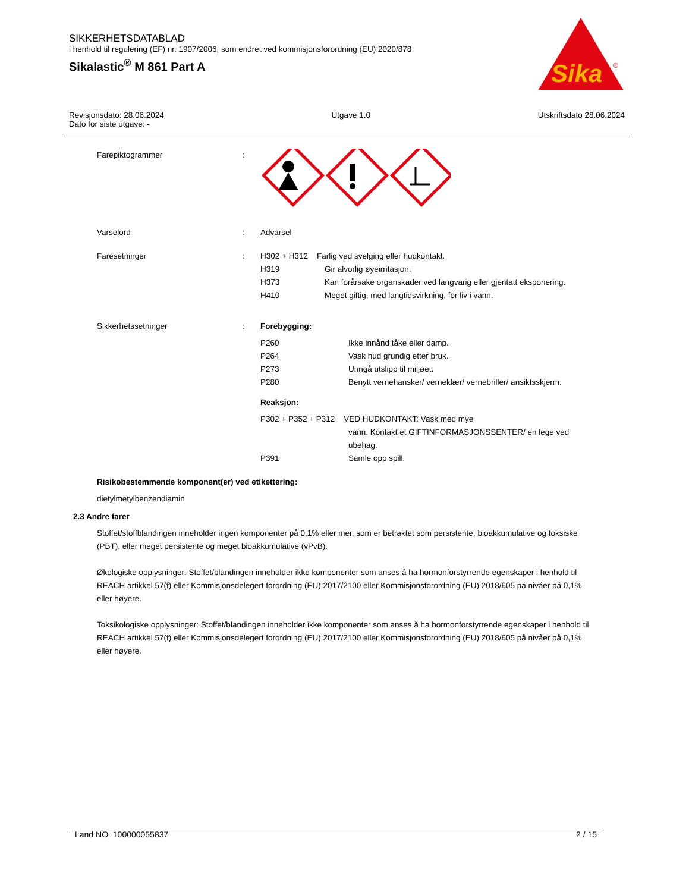SIKKERHETSDATABLAD
i henhold til regulering (EF) nr. 1907/2006, som endret ved kommisjonsforordning (EU) 2020/878
Sikalastic<sup>®</sup> M 861 Part A
Sika
®
Revisjonsdato: 28.06.2024
Dato for siste utgave: -
Utgave 1.0 Utskriftsdato 28.06.2024
Farepiktogrammer :
Varselord : Advarsel
Faresetninger : H302 + H312 Farlig ved svelging eller hudkontakt.
H319 Gir alvorlig øyeirritasjon.
H373 Kan forårsake organskader ved langvarig eller gjentatt eksponering.
H410 Meget giftig, med langtidsvirkning, for liv i vann.
Sikkerhetssetninger : Forebygging:
P260 Ikke innånd tåke eller damp.
P264 Vask hud grundig etter bruk.
P273 Unngå utslipp til miljøet.
P280 Benytt vernehansker/ verneklær/ vernebriller/ ansiktsskjerm.
Reaksjon:
P302 + P352 + P312 VED HUDKONTAKT: Vask med mye
vann. Kontakt et GIFTINFORMASJONSSENTER/ en lege ved ubehag.
P391 Samle opp spill.
Risikobestemmende komponent(er) ved etikettering:
dietylmetylbenzendiamin
2.3 Andre farer
Stoffet/stoffblandingen inneholder ingen komponenter på 0,1% eller mer, som er betraktet som persistente, bioakkumulative og toksiske (PBT), eller meget persistente og meget bioakkumulative (vPvB).
Økologiske opplysninger: Stoffet/blandingen inneholder ikke komponenter som anses å ha hormonforstyrrende egenskaper i henhold til REACH artikkel 57(f) eller Kommisjonsdelegert forordning (EU) 2017/2100 eller Kommisjonsforordning (EU) 2018/605 på nivåer på 0,1% eller høyere.
Toksikologiske opplysninger: Stoffet/blandingen inneholder ikke komponenter som anses å ha hormonforstyrrende egenskaper i henhold til REACH artikkel 57(f) eller Kommisjonsdelegert forordning (EU) 2017/2100 eller Kommisjonsforordning (EU) 2018/605 på nivåer på 0,1% eller høyere.
Land NO 100000055837 2 / 15